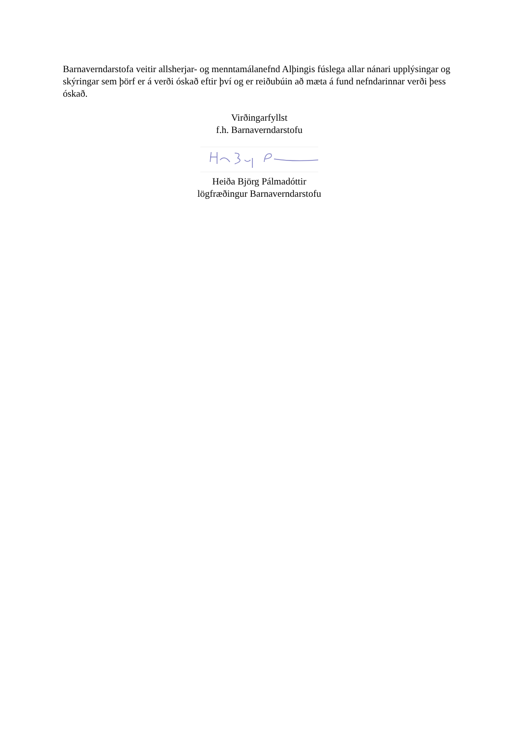Barnaverndarstofa veitir allsherjar- og menntamálanefnd Alþingis fúslega allar nánari upplýsingar og skýringar sem þörf er á verði óskað eftir því og er reiðubúin að mæta á fund nefndarinnar verði þess óskað.
Virðingarfyllst
f.h. Barnaverndarstofu
Heiða Björg Pálmadóttir
lögfræðingur Barnaverndarstofu